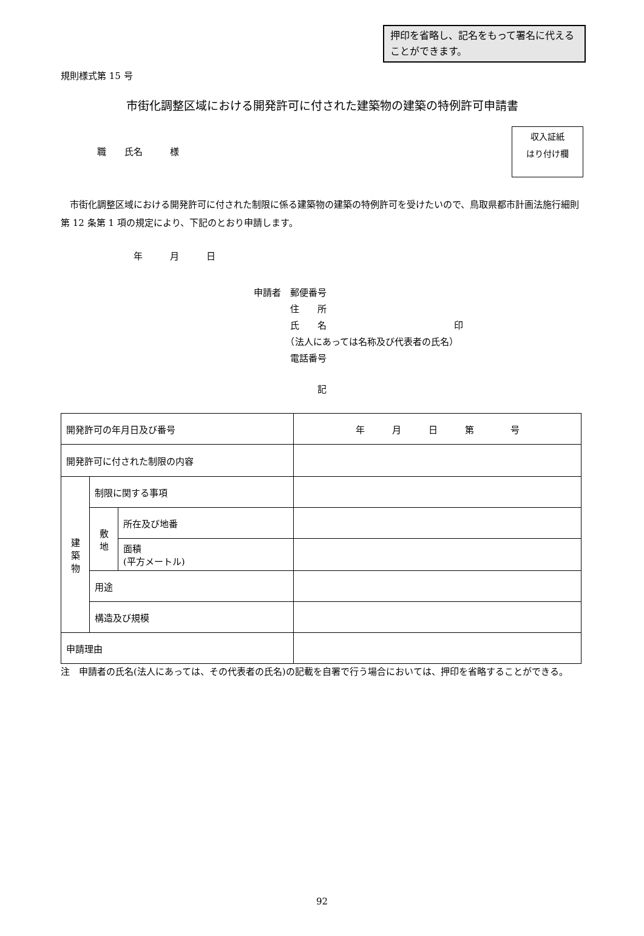押印を省略し、記名をもって署名に代えることができます。
規則様式第 15 号
市街化調整区域における開発許可に付された建築物の建築の特例許可申請書
収入証紙
はり付け欄
職　　氏名　　　様
市街化調整区域における開発許可に付された制限に係る建築物の建築の特例許可を受けたいので、鳥取県都市計画法施行細則第 12 条第 1 項の規定により、下記のとおり申請します。
年　　　月　　　日
申請者　郵便番号
　　　　住　　所
　　　　氏　　名　　　　　　　　　　　　　　印
　　　　（法人にあっては名称及び代表者の氏名）
　　　　電話番号
記
| 開発許可の年月日及び番号 | | | 年 月 日 第 号 |
| 開発許可に付された制限の内容 | | | |
| 建 築 物 | 制限に関する事項 | | |
| | 敷 地 | 所在及び地番 | |
| | | 面積 (平方メートル) | |
| | 用途 | | |
| | 構造及び規模 | | |
| 申請理由 | | | |
注　申請者の氏名(法人にあっては、その代表者の氏名)の記載を自署で行う場合においては、押印を省略することができる。
92